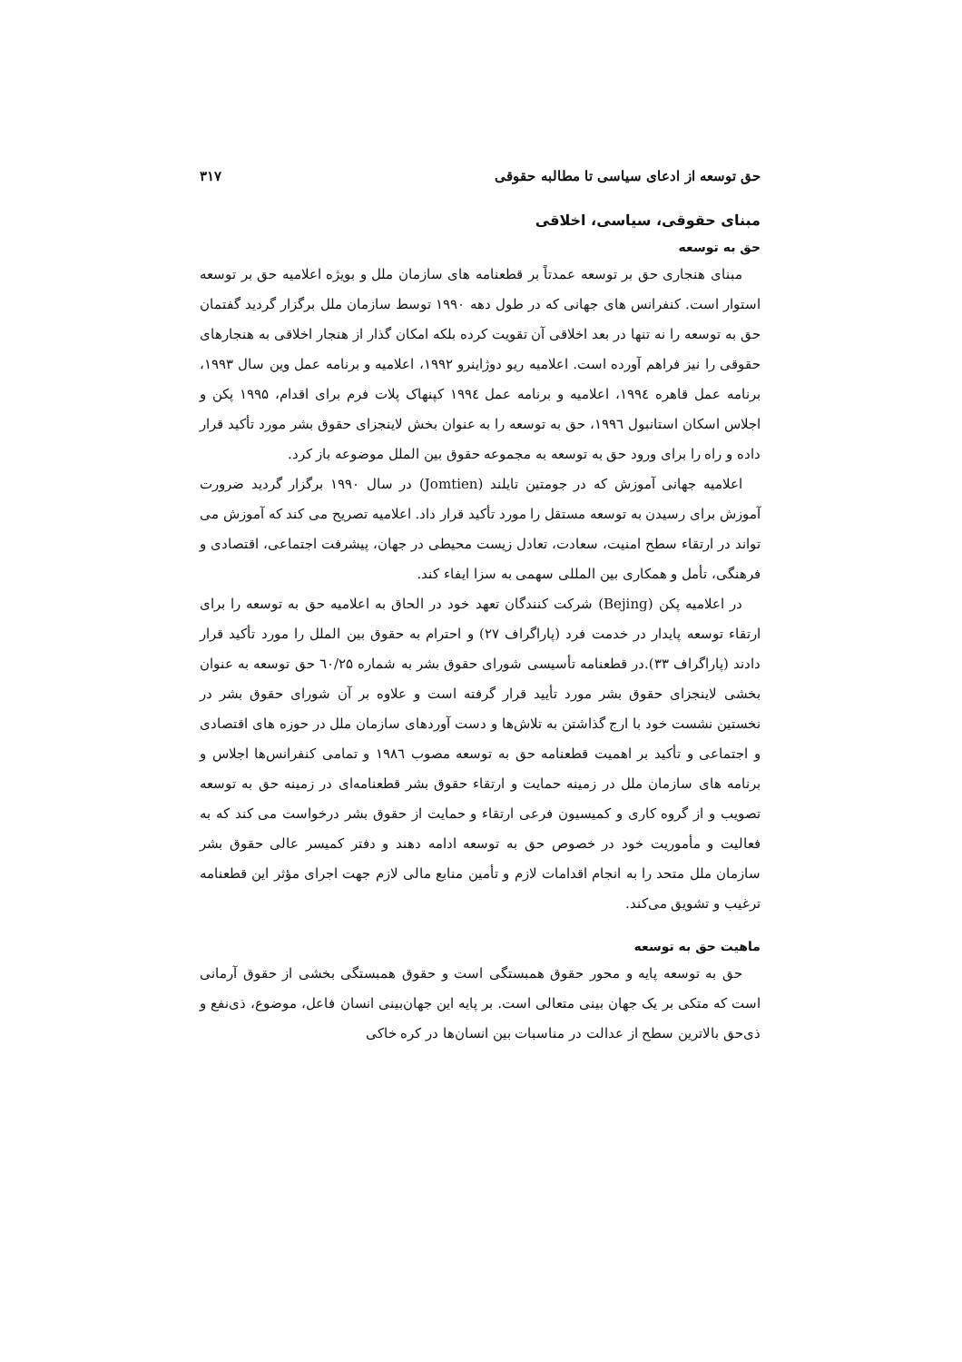حق توسعه از ادعای سیاسی تا مطالبه حقوقی ۳۱۷
مبنای حقوقی، سیاسی، اخلاقی
حق به توسعه
مبنای هنجاری حق بر توسعه عمدتاً بر قطعنامه های سازمان ملل و بویژه اعلامیه حق بر توسعه استوار است. کنفرانس های جهانی که در طول دهه ۱۹۹۰ توسط سازمان ملل برگزار گردید گفتمان حق به توسعه را نه تنها در بعد اخلاقی آن تقویت کرده بلکه امکان گذار از هنجار اخلاقی به هنجارهای حقوقی را نیز فراهم آورده است. اعلامیه ریو دوژاینرو ۱۹۹۲، اعلامیه و برنامه عمل وین سال ۱۹۹۳، برنامه عمل قاهره ۱۹۹٤، اعلامیه و برنامه عمل ۱۹۹٤ کپنهاک پلات فرم برای اقدام، ۱۹۹۵ پکن و اجلاس اسکان استانبول ۱۹۹٦، حق به توسعه را به عنوان بخش لاینجزای حقوق بشر مورد تأکید قرار داده و راه را برای ورود حق به توسعه به مجموعه حقوق بین الملل موضوعه باز کرد.
اعلامیه جهانی آموزش که در جومتین تایلند (Jomtien) در سال ۱۹۹۰ برگزار گردید ضرورت آموزش برای رسیدن به توسعه مستقل را مورد تأکید قرار داد. اعلامیه تصریح می کند که آموزش می تواند در ارتقاء سطح امنیت، سعادت، تعادل زیست محیطی در جهان، پیشرفت اجتماعی، اقتصادی و فرهنگی، تأمل و همکاری بین المللی سهمی به سزا ایفاء کند.
در اعلامیه پکن (Bejing) شرکت کنندگان تعهد خود در الحاق به اعلامیه حق به توسعه را برای ارتقاء توسعه پایدار در خدمت فرد (پاراگراف ۲۷) و احترام به حقوق بین الملل را مورد تأکید قرار دادند (پاراگراف ۳۳).در قطعنامه تأسیسی شورای حقوق بشر به شماره ٦۰/۲۵ حق توسعه به عنوان بخشی لاینجزای حقوق بشر مورد تأیید قرار گرفته است و علاوه بر آن شورای حقوق بشر در نخستین نشست خود با ارج گذاشتن به تلاش‌ها و دست آوردهای سازمان ملل در حوزه های اقتصادی و اجتماعی و تأکید بر اهمیت قطعنامه حق به توسعه مصوب ۱۹۸٦ و تمامی کنفرانس‌ها اجلاس و برنامه های سازمان ملل در زمینه حمایت و ارتقاء حقوق بشر قطعنامه‌ای در زمینه حق به توسعه تصویب و از گروه کاری و کمیسیون فرعی ارتقاء و حمایت از حقوق بشر درخواست می کند که به فعالیت و مأموریت خود در خصوص حق به توسعه ادامه دهند و دفتر کمیسر عالی حقوق بشر سازمان ملل متحد را به انجام اقدامات لازم و تأمین منابع مالی لازم جهت اجرای مؤثر این قطعنامه ترغیب و تشویق می‌کند.
ماهیت حق به توسعه
حق به توسعه پایه و محور حقوق همبستگی است و حقوق همبستگی بخشی از حقوق آرمانی است که متکی بر یک جهان بینی متعالی است. بر پایه این جهان‌بینی انسان فاعل، موضوع، ذی‌نفع و ذی‌حق بالاترین سطح از عدالت در مناسبات بین انسان‌ها در کره خاکی